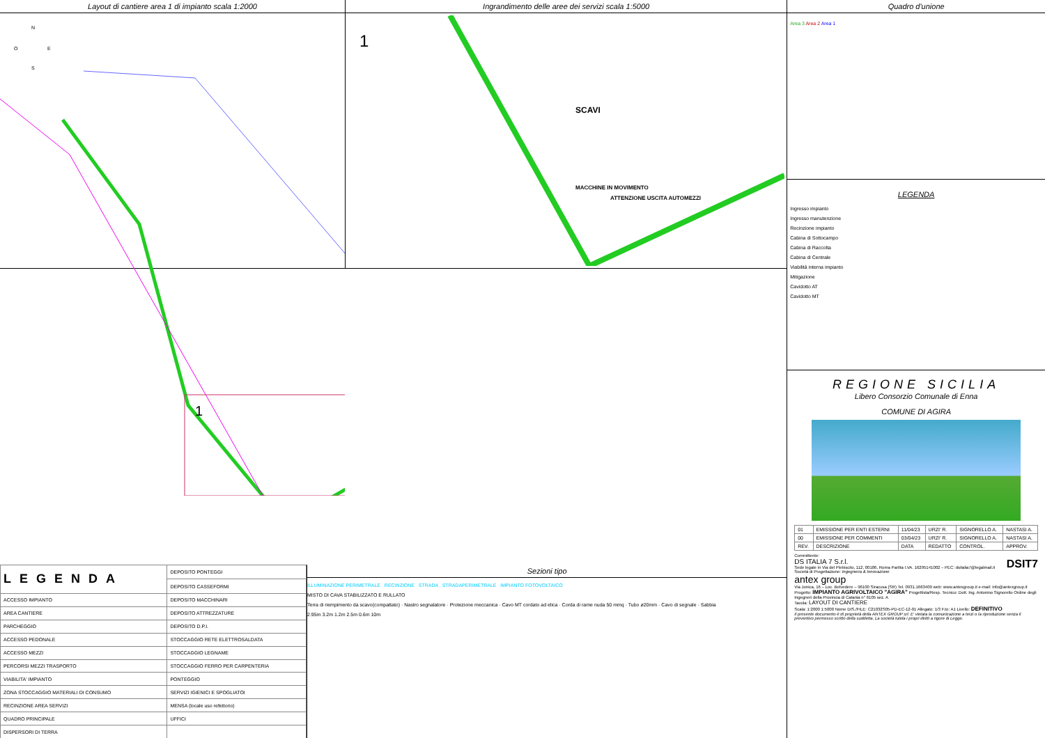Layout di cantiere area 1 di impianto scala 1:2000
N
O
E
S
1
Ingrandimento delle aree dei servizi scala 1:5000
1
SCAVI
MACCHINE IN MOVIMENTO
ATTENZIONE USCITA AUTOMEZZI
| LEGENDA | DEPOSITO PONTEGGI |
| | DEPOSITO CASSEFORMI |
| ACCESSO IMPIANTO | DEPOSITO MACCHINARI |
| AREA CANTIERE | DEPOSITO ATTREZZATURE |
| PARCHEGGIO | DEPOSITO D.P.I. |
| ACCESSO PEDONALE | STOCCAGGIO RETE ELETTROSALDATA |
| ACCESSO MEZZI | STOCCAGGIO LEGNAME |
| PERCORSI MEZZI TRASPORTO | STOCCAGGIO FERRO PER CARPENTERIA |
| VIABILITA' IMPIANTO | PONTEGGIO |
| ZONA STOCCAGGIO MATERIALI DI CONSUMO | SERVIZI IGIENICI E SPOGLIATOI |
| RECINZIONE AREA SERVIZI | MENSA (locale uso refettorio) |
| QUADRO PRINCIPALE | UFFICI |
| DISPERSORI DI TERRA | |
Sezioni tipo
ILLUMINAZIONE PERIMETRALE RECINZIONE STRADA STRADAPERIMETRALE IMPIANTO FOTOVOLTAICO
MISTO DI CAVA STABILIZZATO E RULLATO
Terra di riempimento da scavo(compattato) · Nastro segnalatore · Protezione meccanica · Cavo MT cordato ad elica · Corda di rame nuda 50 mmq · Tubo ø20mm · Cavo di segnale · Sabbia
2.95m 3.2m 1.2m 2.5m 0.6m 10m
Quadro d'unione
Area 3 Area 2 Area 1
LEGENDA
Ingresso impianto
Ingresso manutenzione
Recinzione impianto
Cabina di Sottocampo
Cabina di Raccolta
Cabina di Centrale
Viabilità interna impianto
Mitigazione
Cavidotto AT
Cavidotto MT
REGIONE SICILIA
Libero Consorzio Comunale di Enna
COMUNE DI AGIRA
| 01 | EMISSIONE PER ENTI ESTERNI | 11/04/23 | URZI' R. | SIGNORELLO A. | NASTASI A. |
| 00 | EMISSIONE PER COMMENTI | 03/04/23 | URZI' R. | SIGNORELLO A. | NASTASI A. |
| REV. | DESCRIZIONE | DATA | REDATTO | CONTROL. | APPROV. |
Committente:
DS ITALIA 7 S.r.l. DSIT7
Sede legale in Via del Plebiscito, 112, 00186, Roma Partita I.VA. 16295141002 – PEC: dsitalia7@legalmail.it
Società di Progettazione: Ingegneria & Innovazione
antex group
Via Jonica, 16 – Loc. Belvedere – 96100 Siracusa (SR) Tel. 0931.1663409 web: www.antexgroup.it e-mail: info@antexgroup.it
Progetto: IMPIANTO AGRIVOLTAICO "AGIRA" Progettista/Resp. Tecnico: Dott. Ing. Antonino Signorello Ordine degli Ingegneri della Provincia di Catania n° 6105 sez. A
Tavola: LAYOUT DI CANTIERE
Scala: 1:2000 1:5000 Nome DIS./FILE: C21032S05-PD-EC-12-01 Allegato: 1/3 F.to: A1 Livello: DEFINITIVO
Il presente documento è di proprietà della ANTEX GROUP srl. E' vietata la comunicazione a terzi o la riproduzione senza il preventivo permesso scritto della suddetta. La società tutela i propri diritti a rigore di Legge.